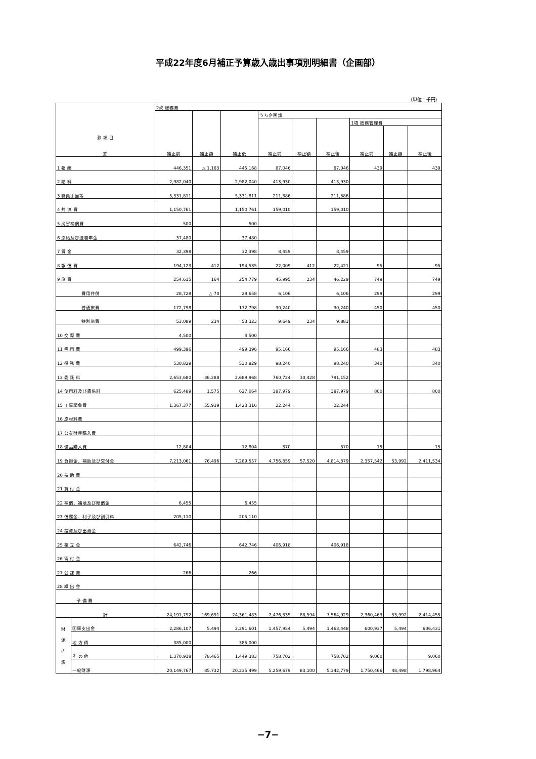平成22年度6月補正予算歳入歳出事項別明細書（企画部）
（単位：千円）
| 款 項 目 節 | | 2款 総務費 | | | | | | | | |
| --- | --- | --- | --- | --- | --- | --- | --- | --- | --- | --- |
| | | 補正前 | 補正額 | 補正後 | うち企画部 | | | | | |
| | | | | | 補正前 | 補正額 | 補正後 | 1項 総務管理費 | | |
| | | | | | | | | 補正前 | 補正額 | 補正後 |
| 1 報 酬 | | 446,351 | △ 1,183 | 445,168 | 87,046 | | 87,046 | 439 | | 439 |
| 2 給 料 | | 2,982,040 | | 2,982,040 | 413,930 | | 413,930 | | | |
| 3 職員手当等 | | 5,331,811 | | 5,331,811 | 211,386 | | 211,386 | | | |
| 4 共 済 費 | | 1,150,761 | | 1,150,761 | 159,010 | | 159,010 | | | |
| 5 災害補償費 | | 500 | | 500 | | | | | | |
| 6 恩給及び退職年金 | | 37,480 | | 37,480 | | | | | | |
| 7 賃 金 | | 32,398 | | 32,398 | 8,459 | | 8,459 | | | |
| 8 報 償 費 | | 194,123 | 412 | 194,535 | 22,009 | 412 | 22,421 | 95 | | 95 |
| 9 旅 費 | | 254,615 | 164 | 254,779 | 45,995 | 234 | 46,229 | 749 | | 749 |
| 費用弁償 | | 28,728 | △ 70 | 28,658 | 6,106 | | 6,106 | 299 | | 299 |
| 普通旅費 | | 172,798 | | 172,798 | 30,240 | | 30,240 | 450 | | 450 |
| 特別旅費 | | 53,089 | 234 | 53,323 | 9,649 | 234 | 9,883 | | | |
| 10 交 際 費 | | 4,500 | | 4,500 | | | | | | |
| 11 需 用 費 | | 499,396 | | 499,396 | 95,166 | | 95,166 | 483 | | 483 |
| 12 役 務 費 | | 530,829 | | 530,829 | 98,240 | | 98,240 | 340 | | 340 |
| 13 委 託 料 | | 2,653,680 | 36,288 | 2,689,968 | 760,724 | 30,428 | 791,152 | | | |
| 14 使用料及び賃借料 | | 625,489 | 1,575 | 627,064 | 387,979 | | 387,979 | 800 | | 800 |
| 15 工事請負費 | | 1,367,377 | 55,939 | 1,423,316 | 22,244 | | 22,244 | | | |
| 16 原材料費 | | | | | | | | | | |
| 17 公有財産購入費 | | | | | | | | | | |
| 18 備品購入費 | | 12,804 | | 12,804 | 370 | | 370 | 15 | | 15 |
| 19 負担金、補助及び交付金 | | 7,213,061 | 76,496 | 7,289,557 | 4,756,859 | 57,520 | 4,814,379 | 2,357,542 | 53,992 | 2,411,534 |
| 20 扶 助 費 | | | | | | | | | | |
| 21 貸 付 金 | | | | | | | | | | |
| 22 補償、補填及び賠償金 | | 6,455 | | 6,455 | | | | | | |
| 23 償還金、利子及び割引料 | | 205,110 | | 205,110 | | | | | | |
| 24 投資及び出資金 | | | | | | | | | | |
| 25 積 立 金 | | 642,746 | | 642,746 | 406,918 | | 406,918 | | | |
| 26 寄 付 金 | | | | | | | | | | |
| 27 公 課 費 | | 266 | | 266 | | | | | | |
| 28 繰 出 金 | | | | | | | | | | |
| 予 備 費 | | | | | | | | | | |
| 計 | | 24,191,792 | 169,691 | 24,361,483 | 7,476,335 | 88,594 | 7,564,929 | 2,360,463 | 53,992 | 2,414,455 |
| 財 源 内 訳 | 国庫支出金 | 2,286,107 | 5,494 | 2,291,601 | 1,457,954 | 5,494 | 1,463,448 | 600,937 | 5,494 | 606,431 |
| | 地 方 債 | 385,000 | | 385,000 | | | | | | |
| | そ の 他 | 1,370,918 | 78,465 | 1,449,383 | 758,702 | | 758,702 | 9,060 | | 9,060 |
| | 一般財源 | 20,149,767 | 85,732 | 20,235,499 | 5,259,679 | 83,100 | 5,342,779 | 1,750,466 | 48,498 | 1,798,964 |
−7−